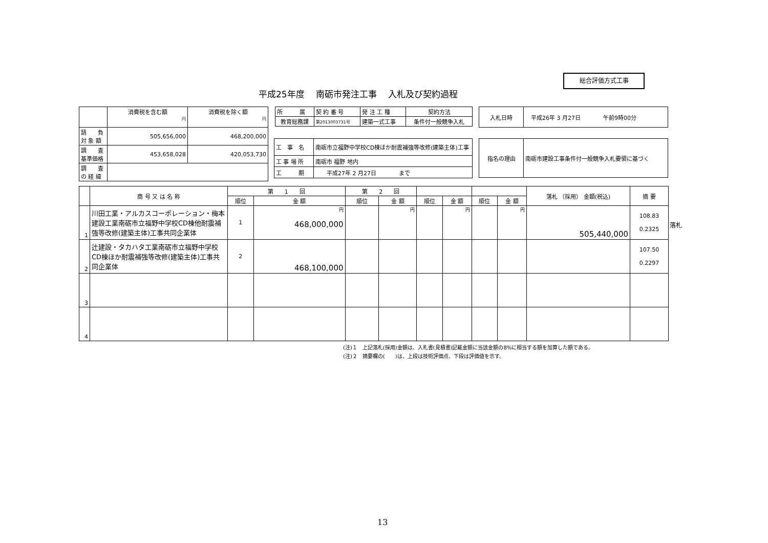総合評価方式工事
平成25年度　 南砺市発注工事　 入札及び契約過程
| | 消費税を含む額 円 | 消費税を除く額 円 |
| 請 負 対 象 額 | 505,656,000 | 468,200,000 |
| 調 査 基準価格 | 453,658,028 | 420,053,730 |
| 調 査 の 経 緯 | | |
| 所 属 | 契 約 番 号 | 発 注 工 種 | 契約方法 |
| 教育総務課 | 第2013003731号 | 建築一式工事 | 条件付一般競争入札 |
| 工 事 名 | 南砺市立福野中学校CD棟ほか耐震補強等改修(建築主体)工事 |
| 工 事 場 所 | 南砺市 福野 地内 |
| 工 期 | 平成27年 2 月27日 まで |
| 入札日時 | 平成26年 3 月27日 午前9時00分 |
| 指名の理由 | 南砺市建設工事条件付一般競争入札要領に基づく |
| | 商 号 又 は 名 称 | 第 1 回 | | 第 2 回 | | | | | | 落札 （採用） 金額(税込) | 摘 要 |
| | | 順位 | 金 額 | 順位 | 金 額 | 順位 | 金 額 | 順位 | 金 額 | | |
| 1 | 川田工業・アルカスコーポレーション・梅本建設工業南砺市立福野中学校CD棟他耐震補強等改修(建築主体)工事共同企業体 | 1 | 円 468,000,000 | | 円 | | 円 | | 円 | 505,440,000 | 108.83 0.2325 |
| 2 | 辻建設・タカハタ工業南砺市立福野中学校CD棟ほか耐震補強等改修(建築主体)工事共同企業体 | 2 | 468,100,000 | | | | | | | | 107.50 0.2297 |
| 3 | | | | | | | | | | | |
| 4 | | | | | | | | | | | |
落札
(注)１　上記落札(採用)金額は、入札書(見積書)記載金額に当該金額の8%に相当する額を加算した額である。
(注)２　摘要欄の(　　)は、上段は技術評価点、下段は評価値を示す。
13